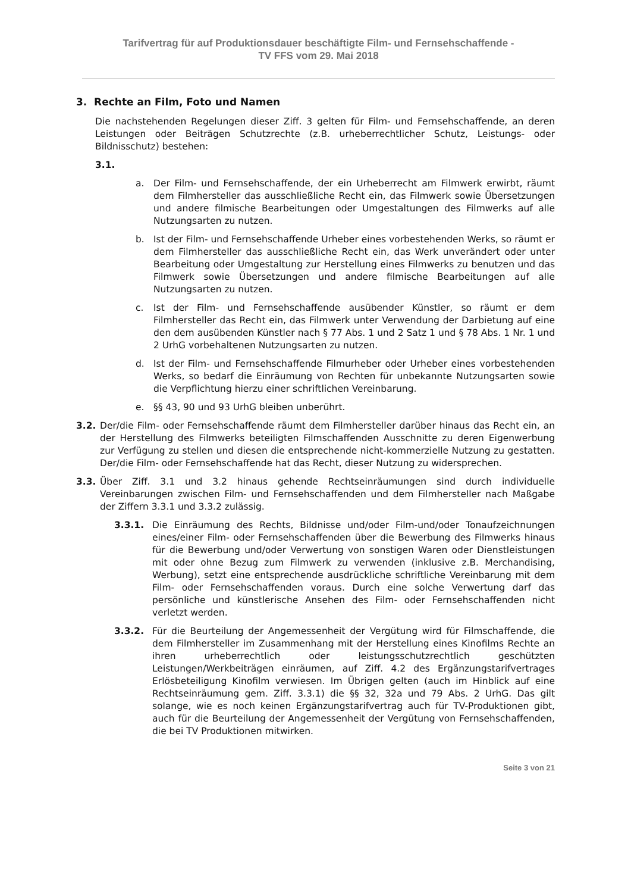Tarifvertrag für auf Produktionsdauer beschäftigte Film- und Fernsehschaffende -
TV FFS vom 29. Mai 2018
3. Rechte an Film, Foto und Namen
Die nachstehenden Regelungen dieser Ziff. 3 gelten für Film- und Fernsehschaffende, an deren Leistungen oder Beiträgen Schutzrechte (z.B. urheberrechtlicher Schutz, Leistungs- oder Bildnisschutz) bestehen:
3.1.
a. Der Film- und Fernsehschaffende, der ein Urheberrecht am Filmwerk erwirbt, räumt dem Filmhersteller das ausschließliche Recht ein, das Filmwerk sowie Übersetzungen und andere filmische Bearbeitungen oder Umgestaltungen des Filmwerks auf alle Nutzungsarten zu nutzen.
b. Ist der Film- und Fernsehschaffende Urheber eines vorbestehenden Werks, so räumt er dem Filmhersteller das ausschließliche Recht ein, das Werk unverändert oder unter Bearbeitung oder Umgestaltung zur Herstellung eines Filmwerks zu benutzen und das Filmwerk sowie Übersetzungen und andere filmische Bearbeitungen auf alle Nutzungsarten zu nutzen.
c. Ist der Film- und Fernsehschaffende ausübender Künstler, so räumt er dem Filmhersteller das Recht ein, das Filmwerk unter Verwendung der Darbietung auf eine den dem ausübenden Künstler nach § 77 Abs. 1 und 2 Satz 1 und § 78 Abs. 1 Nr. 1 und 2 UrhG vorbehaltenen Nutzungsarten zu nutzen.
d. Ist der Film- und Fernsehschaffende Filmurheber oder Urheber eines vorbestehenden Werks, so bedarf die Einräumung von Rechten für unbekannte Nutzungsarten sowie die Verpflichtung hierzu einer schriftlichen Vereinbarung.
e. §§ 43, 90 und 93 UrhG bleiben unberührt.
3.2. Der/die Film- oder Fernsehschaffende räumt dem Filmhersteller darüber hinaus das Recht ein, an der Herstellung des Filmwerks beteiligten Filmschaffenden Ausschnitte zu deren Eigenwerbung zur Verfügung zu stellen und diesen die entsprechende nicht-kommerzielle Nutzung zu gestatten. Der/die Film- oder Fernsehschaffende hat das Recht, dieser Nutzung zu widersprechen.
3.3. Über Ziff. 3.1 und 3.2 hinaus gehende Rechtseinräumungen sind durch individuelle Vereinbarungen zwischen Film- und Fernsehschaffenden und dem Filmhersteller nach Maßgabe der Ziffern 3.3.1 und 3.3.2 zulässig.
3.3.1. Die Einräumung des Rechts, Bildnisse und/oder Film-und/oder Tonaufzeichnungen eines/einer Film- oder Fernsehschaffenden über die Bewerbung des Filmwerks hinaus für die Bewerbung und/oder Verwertung von sonstigen Waren oder Dienstleistungen mit oder ohne Bezug zum Filmwerk zu verwenden (inklusive z.B. Merchandising, Werbung), setzt eine entsprechende ausdrückliche schriftliche Vereinbarung mit dem Film- oder Fernsehschaffenden voraus. Durch eine solche Verwertung darf das persönliche und künstlerische Ansehen des Film- oder Fernsehschaffenden nicht verletzt werden.
3.3.2. Für die Beurteilung der Angemessenheit der Vergütung wird für Filmschaffende, die dem Filmhersteller im Zusammenhang mit der Herstellung eines Kinofilms Rechte an ihren urheberrechtlich oder leistungsschutzrechtlich geschützten Leistungen/Werkbeiträgen einräumen, auf Ziff. 4.2 des Ergänzungstarifvertrages Erlösbeteiligung Kinofilm verwiesen. Im Übrigen gelten (auch im Hinblick auf eine Rechtseinräumung gem. Ziff. 3.3.1) die §§ 32, 32a und 79 Abs. 2 UrhG. Das gilt solange, wie es noch keinen Ergänzungstarifvertrag auch für TV-Produktionen gibt, auch für die Beurteilung der Angemessenheit der Vergütung von Fernsehschaffenden, die bei TV Produktionen mitwirken.
Seite 3 von 21